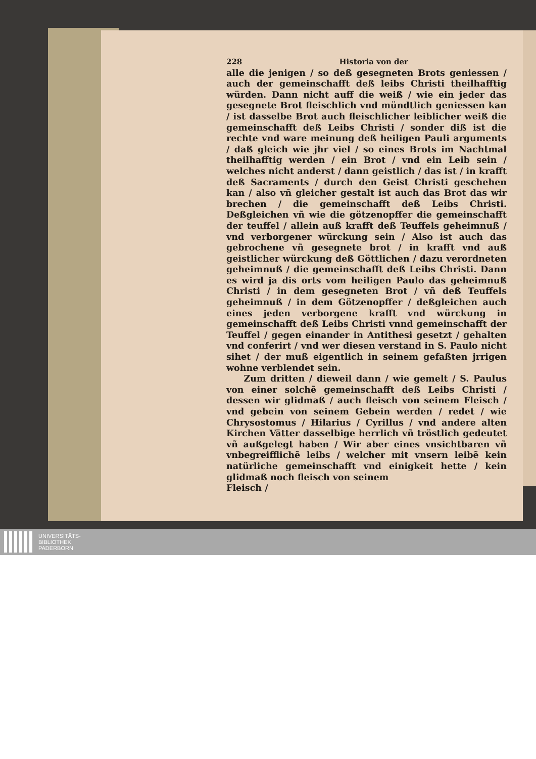228 Historia von der
alle die jenigen / so deß gesegneten Brots geniessen / auch der gemeinschafft deß leibs Christi theilhafftig würden. Dann nicht auff die weiß / wie ein jeder das gesegnete Brot fleischlich vnd mündtlich geniessen kan / ist dasselbe Brot auch fleischlicher leiblicher weiß die gemeinschafft deß Leibs Christi / sonder diß ist die rechte vnd ware meinung deß heiligen Pauli arguments / daß gleich wie jhr viel / so eines Brots im Nachtmal theilhafftig werden / ein Brot / vnd ein Leib sein / welches nicht anderst / dann geistlich / das ist / in krafft deß Sacraments / durch den Geist Christi geschehen kan / also vñ gleicher gestalt ist auch das Brot das wir brechen / die gemeinschafft deß Leibs Christi. Deßgleichen vñ wie die götzenopffer die gemeinschafft der teuffel / allein auß krafft deß Teuffels geheimnuß / vnd verborgener würckung sein / Also ist auch das gebrochene vñ gesegnete brot / in krafft vnd auß geistlicher würckung deß Göttlichen / dazu verordneten geheimnuß / die gemeinschafft deß Leibs Christi. Dann es wird ja dis orts vom heiligen Paulo das geheimnuß Christi / in dem gesegneten Brot / vñ deß Teuffels geheimnuß / in dem Götzenopffer / deßgleichen auch eines jeden verborgene krafft vnd würckung in gemeinschafft deß Leibs Christi vnnd gemeinschafft der Teuffel / gegen einander in Antithesi gesetzt / gehalten vnd conferirt / vnd wer diesen verstand in S. Paulo nicht sihet / der muß eigentlich in seinem gefaßten jrrigen wohne verblendet sein.
Zum dritten / dieweil dann / wie gemelt / S. Paulus von einer solchẽ gemeinschafft deß Leibs Christi / dessen wir glidmaß / auch fleisch von seinem Fleisch / vnd gebein von seinem Gebein werden / redet / wie Chrysostomus / Hilarius / Cyrillus / vnd andere alten Kirchen Vätter dasselbige herrlich vñ tröstlich gedeutet vñ außgelegt haben / Wir aber eines vnsichtbaren vñ vnbegreifflichẽ leibs / welcher mit vnsern leibẽ kein natürliche gemeinschafft vnd einigkeit hette / kein glidmaß noch fleisch von seinem
Fleisch /
UNIVERSITÄTS-
BIBLIOTHEK
PADERBORN